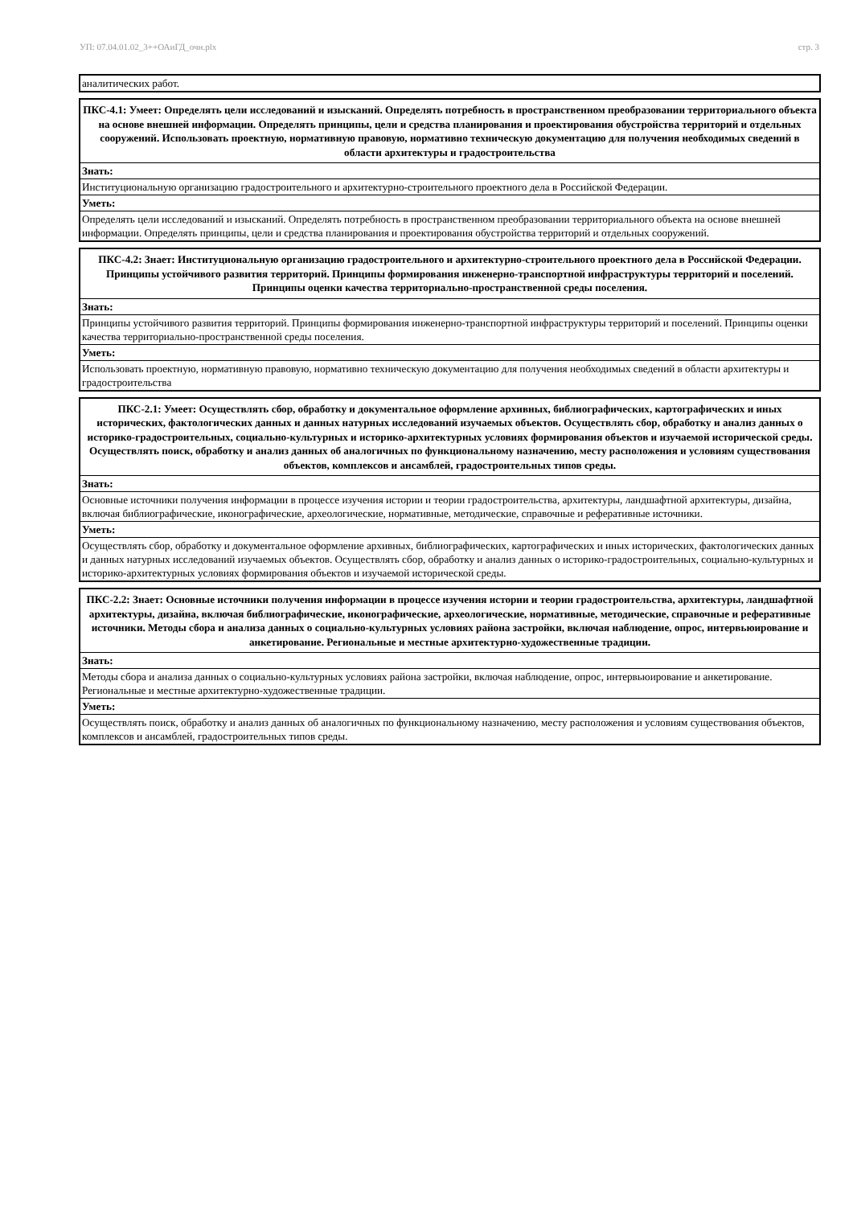УП: 07.04.01.02_3++ОАиГД_очн.plx стр. 3
| аналитических работ. |
| ПКС-4.1: Умеет: Определять цели исследований и изысканий. Определять потребность в пространственном преобразовании территориального объекта на основе внешней информации. Определять принципы, цели и средства планирования и проектирования обустройства территорий и отдельных сооружений. Использовать проектную, нормативную правовую, нормативно техническую документацию для получения необходимых сведений в области архитектуры и градостроительства |
| --- |
| Знать: |
| Институциональную организацию градостроительного и архитектурно-строительного проектного дела в Российской Федерации. |
| Уметь: |
| Определять цели исследований и изысканий. Определять потребность в пространственном преобразовании территориального объекта на основе внешней информации. Определять принципы, цели и средства планирования и проектирования обустройства территорий и отдельных сооружений. |
| ПКС-4.2: Знает: Институциональную организацию градостроительного и архитектурно-строительного проектного дела в Российской Федерации. Принципы устойчивого развития территорий. Принципы формирования инженерно-транспортной инфраструктуры территорий и поселений. Принципы оценки качества территориально-пространственной среды поселения. |
| --- |
| Знать: |
| Принципы устойчивого развития территорий. Принципы формирования инженерно-транспортной инфраструктуры территорий и поселений. Принципы оценки качества территориально-пространственной среды поселения. |
| Уметь: |
| Использовать проектную, нормативную правовую, нормативно техническую документацию для получения необходимых сведений в области архитектуры и градостроительства |
| ПКС-2.1: Умеет: Осуществлять сбор, обработку и документальное оформление архивных, библиографических, картографических и иных исторических, фактологических данных и данных натурных исследований изучаемых объектов. Осуществлять сбор, обработку и анализ данных о историко-градостроительных, социально-культурных и историко-архитектурных условиях формирования объектов и изучаемой исторической среды. Осуществлять поиск, обработку и анализ данных об аналогичных по функциональному назначению, месту расположения и условиям существования объектов, комплексов и ансамблей, градостроительных типов среды. |
| --- |
| Знать: |
| Основные источники получения информации в процессе изучения истории и теории градостроительства, архитектуры, ландшафтной архитектуры, дизайна, включая библиографические, иконографические, археологические, нормативные, методические, справочные и реферативные источники. |
| Уметь: |
| Осуществлять сбор, обработку и документальное оформление архивных, библиографических, картографических и иных исторических, фактологических данных и данных натурных исследований изучаемых объектов. Осуществлять сбор, обработку и анализ данных о историко-градостроительных, социально-культурных и историко-архитектурных условиях формирования объектов и изучаемой исторической среды. |
| ПКС-2.2: Знает: Основные источники получения информации в процессе изучения истории и теории градостроительства, архитектуры, ландшафтной архитектуры, дизайна, включая библиографические, иконографические, археологические, нормативные, методические, справочные и реферативные источники. Методы сбора и анализа данных о социально-культурных условиях района застройки, включая наблюдение, опрос, интервьюирование и анкетирование. Региональные и местные архитектурно-художественные традиции. |
| --- |
| Знать: |
| Методы сбора и анализа данных о социально-культурных условиях района застройки, включая наблюдение, опрос, интервьюирование и анкетирование. Региональные и местные архитектурно-художественные традиции. |
| Уметь: |
| Осуществлять поиск, обработку и анализ данных об аналогичных по функциональному назначению, месту расположения и условиям существования объектов, комплексов и ансамблей, градостроительных типов среды. |